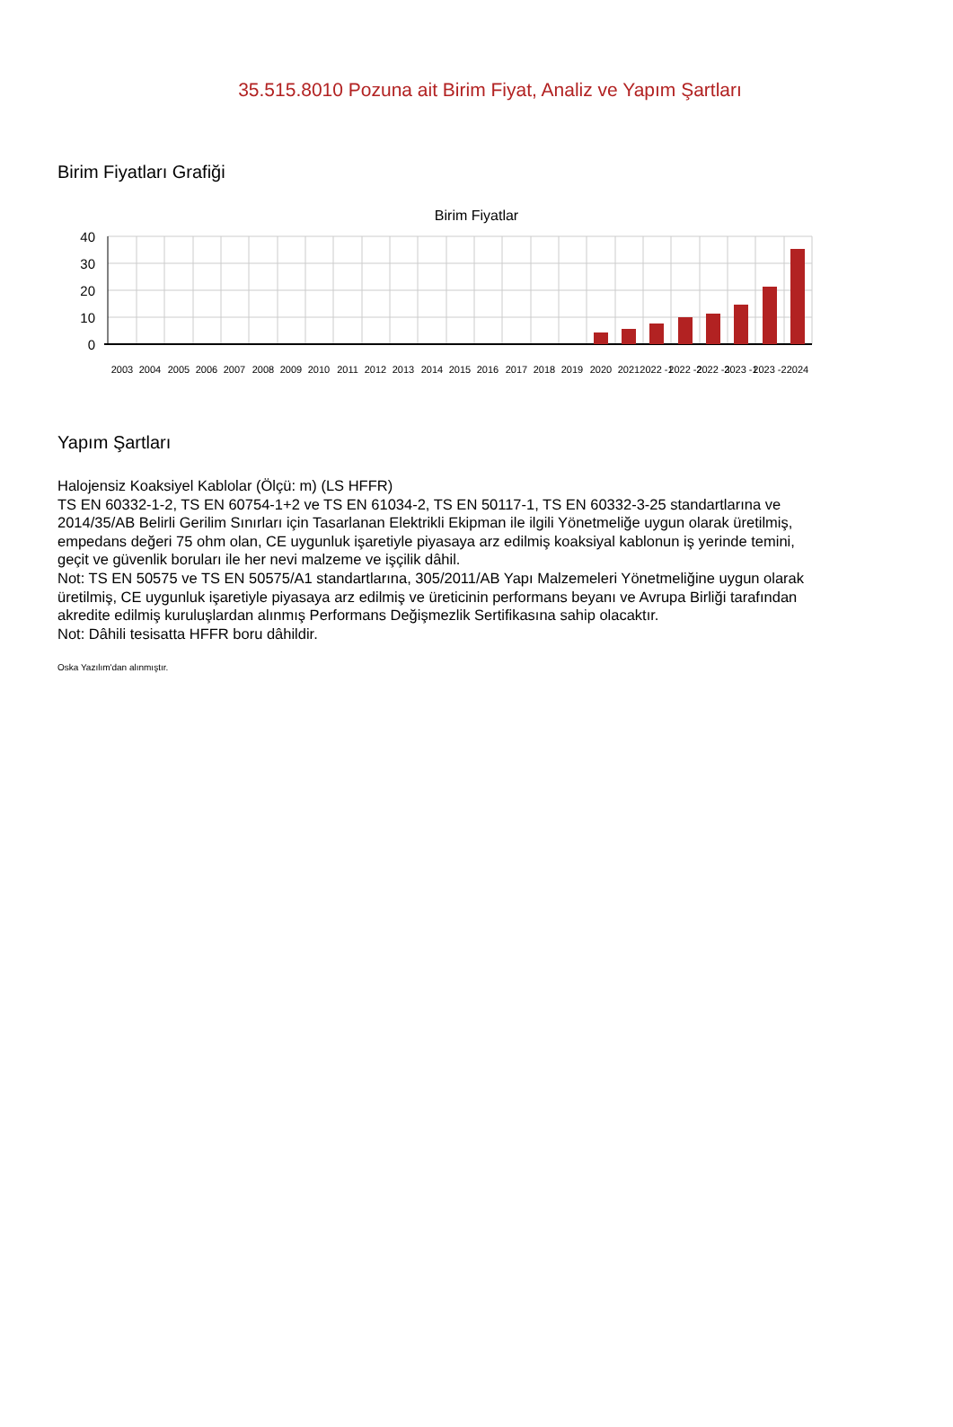35.515.8010 Pozuna ait Birim Fiyat, Analiz ve Yapım Şartları
Birim Fiyatları Grafiği
Birim Fiyatlar
40
30
20
10
0
2003
2004
2005
2006
2007
2008
2009
2010
2011
2012
2013
2014
2015
2016
2017
2018
2019
2020
2021
2022 -1
2022 -2
2022 -3
2023 -1
2023 -2
2024
Yapım Şartları
Halojensiz Koaksiyel Kablolar (Ölçü: m) (LS HFFR)
TS EN 60332-1-2, TS EN 60754-1+2 ve TS EN 61034-2, TS EN 50117-1, TS EN 60332-3-25 standartlarına ve 2014/35/AB Belirli Gerilim Sınırları için Tasarlanan Elektrikli Ekipman ile ilgili Yönetmeliğe uygun olarak üretilmiş, empedans değeri 75 ohm olan, CE uygunluk işaretiyle piyasaya arz edilmiş koaksiyal kablonun iş yerinde temini, geçit ve güvenlik boruları ile her nevi malzeme ve işçilik dâhil.
Not: TS EN 50575 ve TS EN 50575/A1 standartlarına, 305/2011/AB Yapı Malzemeleri Yönetmeliğine uygun olarak üretilmiş, CE uygunluk işaretiyle piyasaya arz edilmiş ve üreticinin performans beyanı ve Avrupa Birliği tarafından akredite edilmiş kuruluşlardan alınmış Performans Değişmezlik Sertifikasına sahip olacaktır.
Not: Dâhili tesisatta HFFR boru dâhildir.
Oska Yazılım'dan alınmıştır.